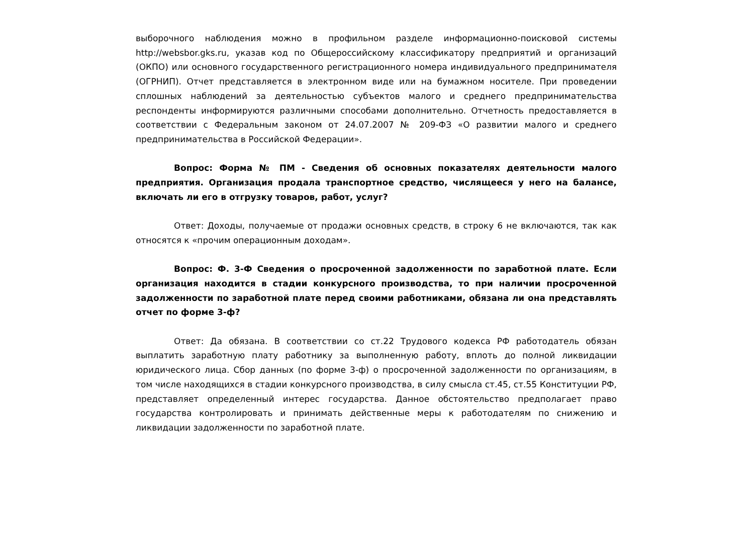выборочного наблюдения можно в профильном разделе информационно-поисковой системы http://websbor.gks.ru, указав код по Общероссийскому классификатору предприятий и организаций (ОКПО) или основного государственного регистрационного номера индивидуального предпринимателя (ОГРНИП). Отчет представляется в электронном виде или на бумажном носителе. При проведении сплошных наблюдений за деятельностью субъектов малого и среднего предпринимательства респонденты информируются различными способами дополнительно. Отчетность предоставляется в соответствии с Федеральным законом от 24.07.2007 № 209-ФЗ «О развитии малого и среднего предпринимательства в Российской Федерации».
Вопрос: Форма № ПМ - Сведения об основных показателях деятельности малого предприятия. Организация продала транспортное средство, числящееся у него на балансе, включать ли его в отгрузку товаров, работ, услуг?
Ответ: Доходы, получаемые от продажи основных средств, в строку 6 не включаются, так как относятся к «прочим операционным доходам».
Вопрос: Ф. 3-Ф Сведения о просроченной задолженности по заработной плате. Если организация находится в стадии конкурсного производства, то при наличии просроченной задолженности по заработной плате перед своими работниками, обязана ли она представлять отчет по форме 3-ф?
Ответ: Да обязана. В соответствии со ст.22 Трудового кодекса РФ работодатель обязан выплатить заработную плату работнику за выполненную работу, вплоть до полной ликвидации юридического лица. Сбор данных (по форме 3-ф) о просроченной задолженности по организациям, в том числе находящихся в стадии конкурсного производства, в силу смысла ст.45, ст.55 Конституции РФ, представляет определенный интерес государства. Данное обстоятельство предполагает право государства контролировать и принимать действенные меры к работодателям по снижению и ликвидации задолженности по заработной плате.